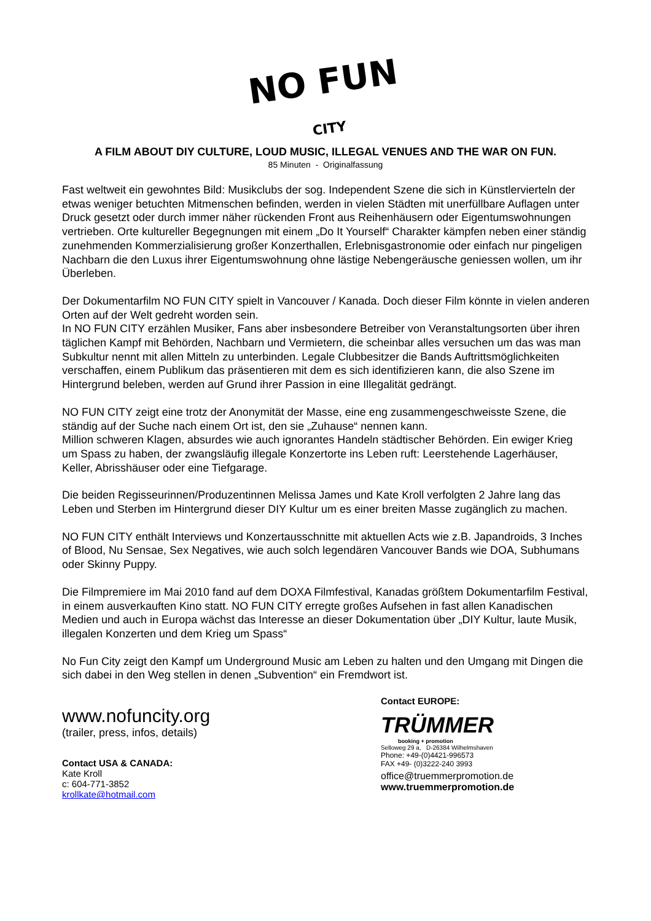NO FUN
CITY
A FILM ABOUT DIY CULTURE, LOUD MUSIC, ILLEGAL VENUES AND THE WAR ON FUN.
85 Minuten - Originalfassung
Fast weltweit ein gewohntes Bild: Musikclubs der sog. Independent Szene die sich in Künstlervierteln der etwas weniger betuchten Mitmenschen befinden, werden in vielen Städten mit unerfüllbare Auflagen unter Druck gesetzt oder durch immer näher rückenden Front aus Reihenhäusern oder Eigentumswohnungen vertrieben. Orte kultureller Begegnungen mit einem „Do It Yourself“ Charakter kämpfen neben einer ständig zunehmenden Kommerzialisierung großer Konzerthallen, Erlebnisgastronomie oder einfach nur pingeligen Nachbarn die den Luxus ihrer Eigentumswohnung ohne lästige Nebengeräusche geniessen wollen, um ihr Überleben.
Der Dokumentarfilm NO FUN CITY spielt in Vancouver / Kanada. Doch dieser Film könnte in vielen anderen Orten auf der Welt gedreht worden sein.
In NO FUN CITY erzählen Musiker, Fans aber insbesondere Betreiber von Veranstaltungsorten über ihren täglichen Kampf mit Behörden, Nachbarn und Vermietern, die scheinbar alles versuchen um das was man Subkultur nennt mit allen Mitteln zu unterbinden. Legale Clubbesitzer die Bands Auftrittsmöglichkeiten verschaffen, einem Publikum das präsentieren mit dem es sich identifizieren kann, die also Szene im Hintergrund beleben, werden auf Grund ihrer Passion in eine Illegalität gedrängt.
NO FUN CITY zeigt eine trotz der Anonymität der Masse, eine eng zusammengeschweisste Szene, die ständig auf der Suche nach einem Ort ist, den sie „Zuhause“ nennen kann.
Million schweren Klagen, absurdes wie auch ignorantes Handeln städtischer Behörden. Ein ewiger Krieg um Spass zu haben, der zwangsläufig illegale Konzertorte ins Leben ruft: Leerstehende Lagerhäuser, Keller, Abrisshäuser oder eine Tiefgarage.
Die beiden Regisseurinnen/Produzentinnen Melissa James und Kate Kroll verfolgten 2 Jahre lang das Leben und Sterben im Hintergrund dieser DIY Kultur um es einer breiten Masse zugänglich zu machen.
NO FUN CITY enthält Interviews und Konzertausschnitte mit aktuellen Acts wie z.B. Japandroids, 3 Inches of Blood, Nu Sensae, Sex Negatives, wie auch solch legendären Vancouver Bands wie DOA, Subhumans oder Skinny Puppy.
Die Filmpremiere im Mai 2010 fand auf dem DOXA Filmfestival, Kanadas größtem Dokumentarfilm Festival, in einem ausverkauften Kino statt. NO FUN CITY erregte großes Aufsehen in fast allen Kanadischen Medien und auch in Europa wächst das Interesse an dieser Dokumentation über „DIY Kultur, laute Musik, illegalen Konzerten und dem Krieg um Spass“
No Fun City zeigt den Kampf um Underground Music am Leben zu halten und den Umgang mit Dingen die sich dabei in den Weg stellen in denen „Subvention“ ein Fremdwort ist.
www.nofuncity.org
(trailer, press, infos, details)
Contact USA & CANADA:
Kate Kroll
c: 604-771-3852
krollkate@hotmail.com
Contact EUROPE:
TRÜMMER
booking + promotion
Selloweg 29 a, D-26384 Wilhelmshaven
Phone: +49-(0)4421-996573
FAX +49- (0)3222-240 3993
office@truemmerpromotion.de
www.truemmerpromotion.de